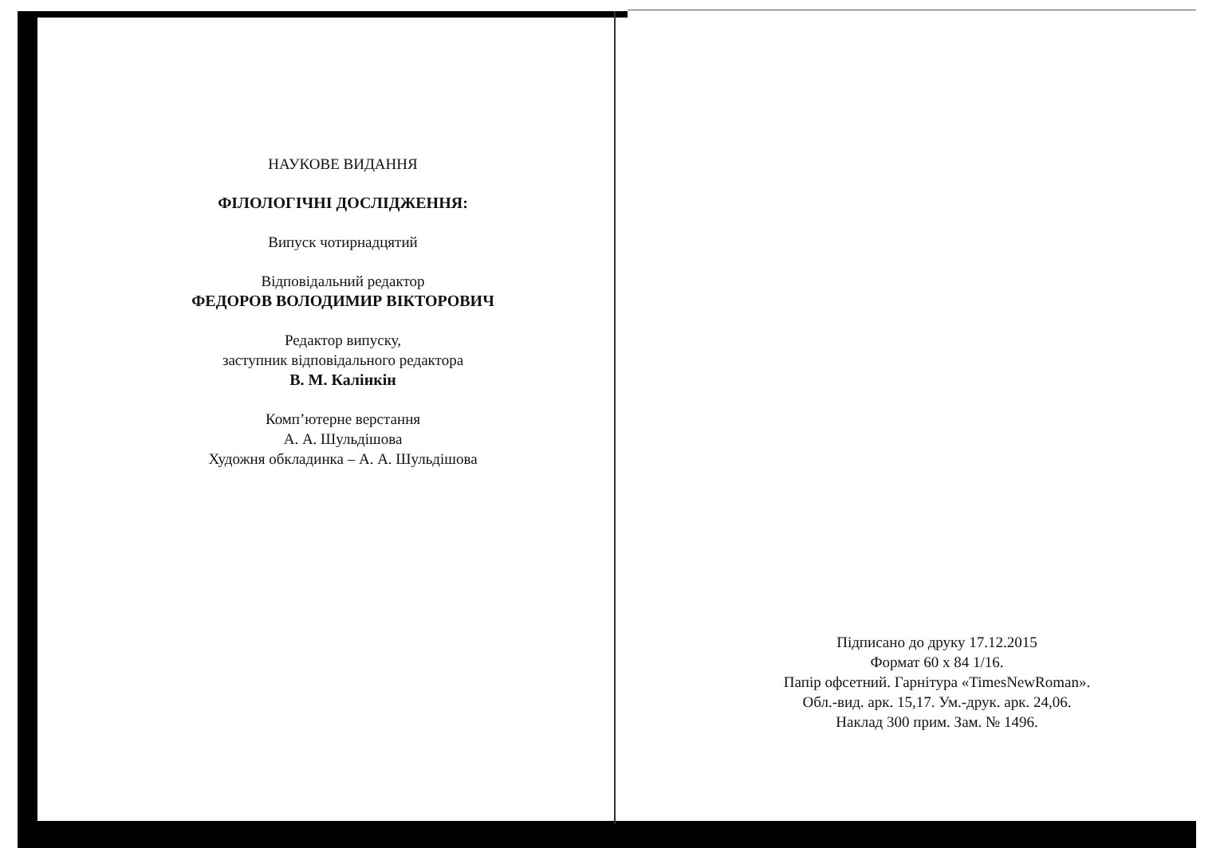НАУКОВЕ ВИДАННЯ
ФІЛОЛОГІЧНІ ДОСЛІДЖЕННЯ:
Випуск чотирнадцятий
Відповідальний редактор
ФЕДОРОВ ВОЛОДИМИР ВІКТОРОВИЧ
Редактор випуску,
заступник відповідального редактора
В. М. Калінкін
Комп’ютерне верстання
А. А. Шульдішова
Художня обкладинка – А. А. Шульдішова
Підписано до друку 17.12.2015
Формат 60 х 84 1/16.
Папір офсетний. Гарнітура «TimesNewRoman».
Обл.-вид. арк. 15,17. Ум.-друк. арк. 24,06.
Наклад 300 прим. Зам. № 1496.